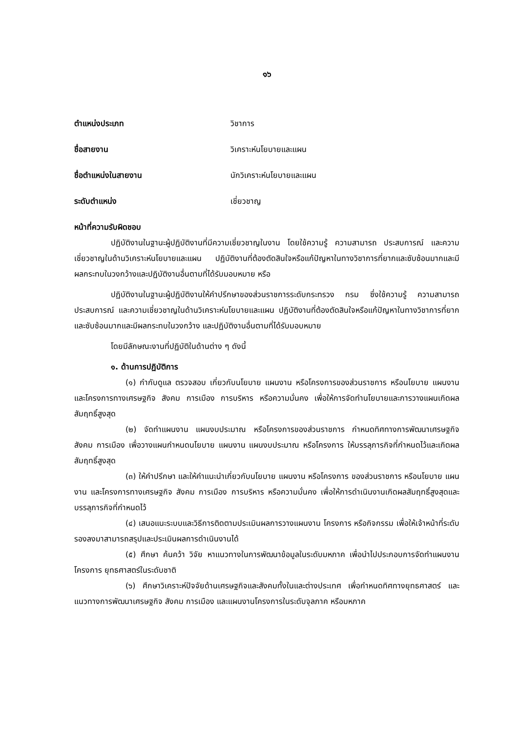๑๖
ตำแหน่งประเภท วิชาการ
ชื่อสายงาน วิเคราะห์นโยบายและแผน
ชื่อตำแหน่งในสายงาน นักวิเคราะห์นโยบายและแผน
ระดับตำแหน่ง เชี่ยวชาญ
หน้าที่ความรับผิดชอบ
ปฏิบัติงานในฐานะผู้ปฏิบัติงานที่มีความเชี่ยวชาญในงาน โดยใช้ความรู้ ความสามารถ ประสบการณ์ และความเชี่ยวชาญในด้านวิเคราะห์นโยบายและแผน ปฏิบัติงานที่ต้องตัดสินใจหรือแก้ปัญหาในทางวิชาการที่ยากและซับซ้อนมากและมีผลกระทบในวงกว้างและปฏิบัติงานอื่นตามที่ได้รับมอบหมาย หรือ
ปฏิบัติงานในฐานะผู้ปฏิบัติงานให้คำปรึกษาของส่วนราชการระดับกระทรวง กรม ซึ่งใช้ความรู้ ความสามารถ ประสบการณ์ และความเชี่ยวชาญในด้านวิเคราะห์นโยบายและแผน ปฏิบัติงานที่ต้องตัดสินใจหรือแก้ปัญหาในทางวิชาการที่ยากและซับซ้อนมากและมีผลกระทบในวงกว้าง และปฏิบัติงานอื่นตามที่ได้รับมอบหมาย
โดยมีลักษณะงานที่ปฏิบัติในด้านต่าง ๆ ดังนี้
๑. ด้านการปฏิบัติการ
(๑) กำกับดูแล ตรวจสอบ เกี่ยวกับนโยบาย แผนงาน หรือโครงการของส่วนราชการ หรือนโยบาย แผนงาน และโครงการทางเศรษฐกิจ สังคม การเมือง การบริหาร หรือความมั่นคง เพื่อให้การจัดทำนโยบายและการวางแผนเกิดผลสัมฤทธิ์สูงสุด
(๒) จัดทำแผนงาน แผนงบประมาณ หรือโครงการของส่วนราชการ กำหนดทิศทางการพัฒนาเศรษฐกิจ สังคม การเมือง เพื่อวางแผนกำหนดนโยบาย แผนงาน แผนงบประมาณ หรือโครงการ ให้บรรลุภารกิจที่กำหนดไว้และเกิดผลสัมฤทธิ์สูงสุด
(๓) ให้คำปรึกษา และให้คำแนะนำเกี่ยวกับนโยบาย แผนงาน หรือโครงการ ของส่วนราชการ หรือนโยบาย แผนงาน และโครงการทางเศรษฐกิจ สังคม การเมือง การบริหาร หรือความมั่นคง เพื่อให้การดำเนินงานเกิดผลสัมฤทธิ์สูงสุดและบรรลุภารกิจที่กำหนดไว้
(๔) เสนอแนะระบบและวิธีการติดตามประเมินผลการวางแผนงาน โครงการ หรือกิจกรรม เพื่อให้เจ้าหน้าที่ระดับรองลงมาสามารถสรุปและประเมินผลการดำเนินงานได้
(๕) ศึกษา ค้นคว้า วิจัย หาแนวทางในการพัฒนาข้อมูลในระดับมหภาค เพื่อนำไปประกอบการจัดทำแผนงาน โครงการ ยุทธศาสตร์ในระดับชาติ
(๖) ศึกษาวิเคราะห์ปัจจัยด้านเศรษฐกิจและสังคมทั้งในและต่างประเทศ เพื่อกำหนดทิศทางยุทธศาสตร์ และแนวทางการพัฒนาเศรษฐกิจ สังคม การเมือง และแผนงานโครงการในระดับจุลภาค หรือมหภาค